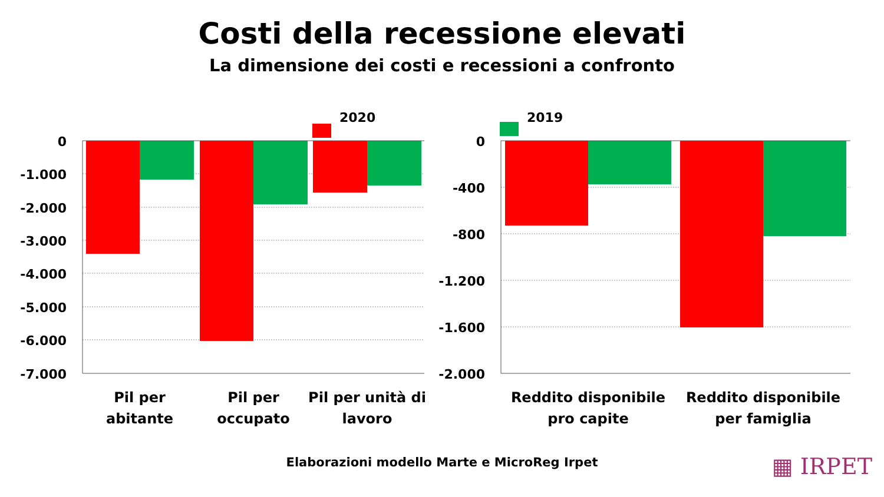Costi della recessione elevati
La dimensione dei costi e recessioni a confronto
2020
2019
0
-1.000
-2.000
-3.000
-4.000
-5.000
-6.000
-7.000
0
-400
-800
-1.200
-1.600
-2.000
Pil per
abitante
Pil per
occupato
Pil per unità di
lavoro
Reddito disponibile
pro capite
Reddito disponibile
per famiglia
Elaborazioni modello Marte e MicroReg Irpet ▦ IRPET